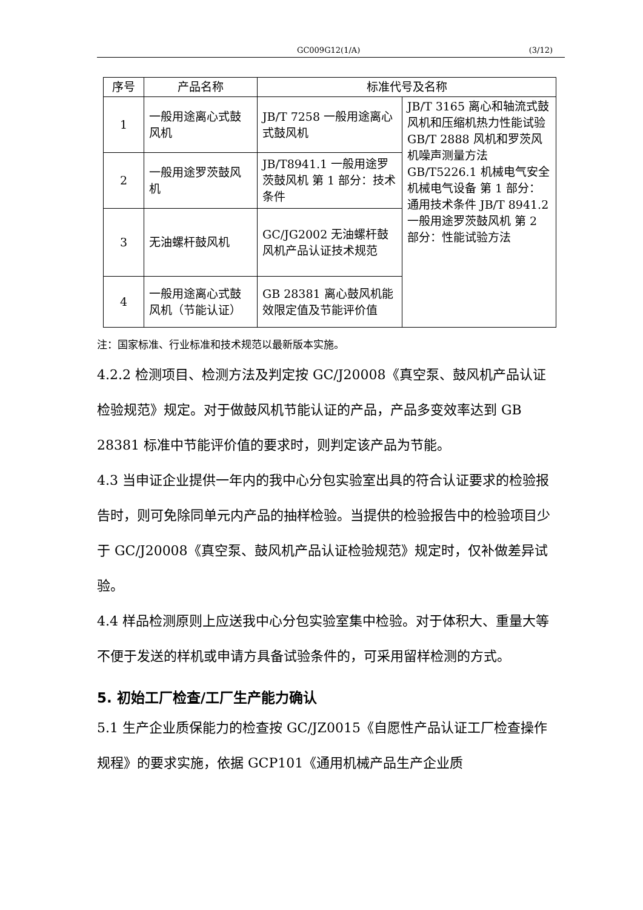GC009G12(1/A) (3/12)
| 序号 | 产品名称 | 标准代号及名称 | |
| --- | --- | --- | --- |
| 1 | 一般用途离心式鼓风机 | JB/T 7258 一般用途离心式鼓风机 | JB/T 3165 离心和轴流式鼓风机和压缩机热力性能试验 GB/T 2888 风机和罗茨风机噪声测量方法 GB/T5226.1 机械电气安全 机械电气设备 第 1 部分：通用技术条件 JB/T 8941.2 一般用途罗茨鼓风机 第 2 部分：性能试验方法 |
| 2 | 一般用途罗茨鼓风机 | JB/T8941.1 一般用途罗茨鼓风机 第 1 部分：技术条件 | |
| 3 | 无油螺杆鼓风机 | GC/JG2002 无油螺杆鼓风机产品认证技术规范 | |
| 4 | 一般用途离心式鼓风机（节能认证） | GB 28381 离心鼓风机能效限定值及节能评价值 | |
注：国家标准、行业标准和技术规范以最新版本实施。
4.2.2 检测项目、检测方法及判定按 GC/J20008《真空泵、鼓风机产品认证检验规范》规定。对于做鼓风机节能认证的产品，产品多变效率达到 GB 28381 标准中节能评价值的要求时，则判定该产品为节能。
4.3 当申证企业提供一年内的我中心分包实验室出具的符合认证要求的检验报告时，则可免除同单元内产品的抽样检验。当提供的检验报告中的检验项目少于 GC/J20008《真空泵、鼓风机产品认证检验规范》规定时，仅补做差异试验。
4.4 样品检测原则上应送我中心分包实验室集中检验。对于体积大、重量大等不便于发送的样机或申请方具备试验条件的，可采用留样检测的方式。
5. 初始工厂检查/工厂生产能力确认
5.1 生产企业质保能力的检查按 GC/JZ0015《自愿性产品认证工厂检查操作规程》的要求实施，依据 GCP101《通用机械产品生产企业质